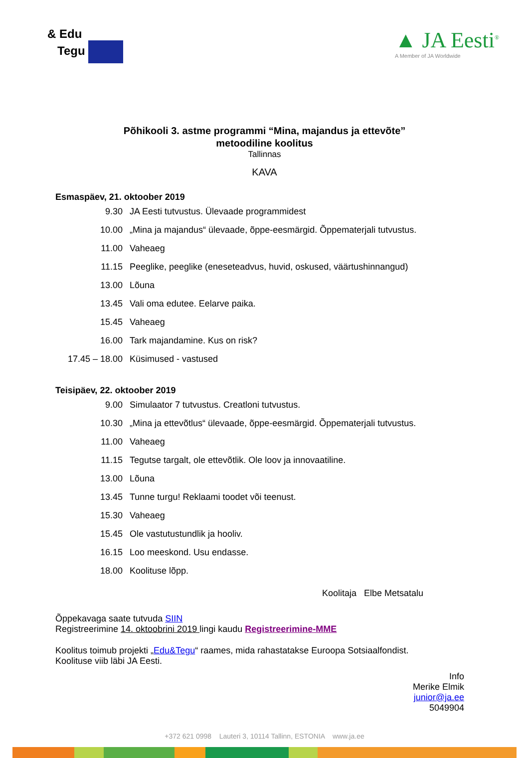& Edu
Tegu
▲ JA Eesti<sup>®</sup>
A Member of JA Worldwide
Põhikooli 3. astme programmi “Mina, majandus ja ettevõte”
metoodiline koolitus
Tallinnas
KAVA
Esmaspäev, 21. oktoober 2019
| 9.30 | JA Eesti tutvustus. Ülevaade programmidest |
| 10.00 | „Mina ja majandus“ ülevaade, õppe-eesmärgid. Õppematerjali tutvustus. |
| 11.00 | Vaheaeg |
| 11.15 | Peeglike, peeglike (eneseteadvus, huvid, oskused, väärtushinnangud) |
| 13.00 | Lõuna |
| 13.45 | Vali oma edutee. Eelarve paika. |
| 15.45 | Vaheaeg |
| 16.00 | Tark majandamine. Kus on risk? |
| 17.45 – 18.00 | Küsimused - vastused |
Teisipäev, 22. oktoober 2019
| 9.00 | Simulaator 7 tutvustus. Creatloni tutvustus. |
| 10.30 | „Mina ja ettevõtlus“ ülevaade, õppe-eesmärgid. Õppematerjali tutvustus. |
| 11.00 | Vaheaeg |
| 11.15 | Tegutse targalt, ole ettevõtlik. Ole loov ja innovaatiline. |
| 13.00 | Lõuna |
| 13.45 | Tunne turgu! Reklaami toodet või teenust. |
| 15.30 | Vaheaeg |
| 15.45 | Ole vastutustundlik ja hooliv. |
| 16.15 | Loo meeskond. Usu endasse. |
| 18.00 | Koolituse lõpp. |
Koolitaja Elbe Metsatalu
Õppekavaga saate tutvuda SIIN
Registreerimine 14. oktoobrini 2019 lingi kaudu Registreerimine-MME
Koolitus toimub projekti „Edu&Tegu“ raames, mida rahastatakse Euroopa Sotsiaalfondist.
Koolituse viib läbi JA Eesti.
Info
Merike Elmik
junior@ja.ee
5049904
+372 621 0998 Lauteri 3, 10114 Tallinn, ESTONIA www.ja.ee